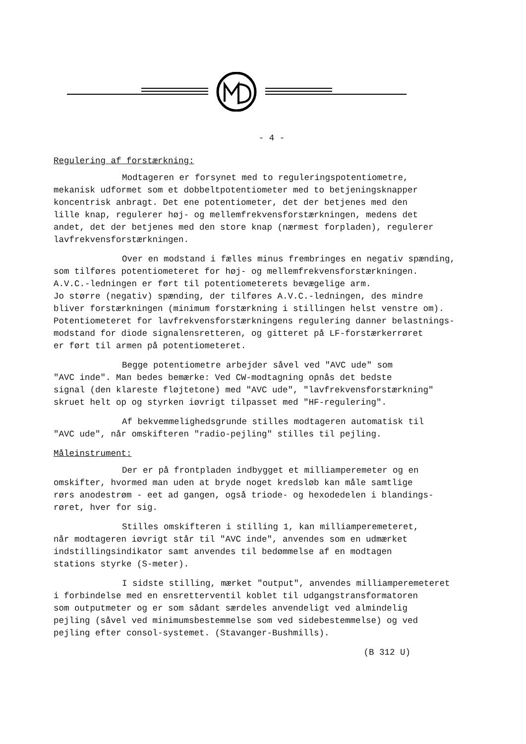- 4 -
Regulering af forstærkning:
Modtageren er forsynet med to reguleringspotentiometre, mekanisk udformet som et dobbeltpotentiometer med to betjeningsknapper koncentrisk anbragt. Det ene potentiometer, det der betjenes med den lille knap, regulerer høj- og mellemfrekvensforstærkningen, medens det andet, det der betjenes med den store knap (nærmest forpladen), regulerer lavfrekvensforstærkningen.
Over en modstand i fælles minus frembringes en negativ spænding, som tilføres potentiometeret for høj- og mellemfrekvensforstærkningen. A.V.C.-ledningen er ført til potentiometerets bevægelige arm. Jo større (negativ) spænding, der tilføres A.V.C.-ledningen, des mindre bliver forstærkningen (minimum forstærkning i stillingen helst venstre om). Potentiometeret for lavfrekvensforstærkningens regulering danner belastnings- modstand for diode signalensretteren, og gitteret på LF-forstærkerrøret er ført til armen på potentiometeret.
Begge potentiometre arbejder såvel ved "AVC ude" som "AVC inde". Man bedes bemærke: Ved CW-modtagning opnås det bedste signal (den klareste fløjtetone) med "AVC ude", "lavfrekvensforstærkning" skruet helt op og styrken iøvrigt tilpasset med "HF-regulering".
Af bekvemmelighedsgrunde stilles modtageren automatisk til "AVC ude", når omskifteren "radio-pejling" stilles til pejling.
Måleinstrument:
Der er på frontpladen indbygget et milliamperemeter og en omskifter, hvormed man uden at bryde noget kredsløb kan måle samtlige rørs anodestrøm - eet ad gangen, også triode- og hexodedelen i blandings- røret, hver for sig.
Stilles omskifteren i stilling 1, kan milliamperemeteret, når modtageren iøvrigt står til "AVC inde", anvendes som en udmærket indstillingsindikator samt anvendes til bedømmelse af en modtagen stations styrke (S-meter).
I sidste stilling, mærket "output", anvendes milliamperemeteret i forbindelse med en ensretterventil koblet til udgangstransformatoren som outputmeter og er som sådant særdeles anvendeligt ved almindelig pejling (såvel ved minimumsbestemmelse som ved sidebestemmelse) og ved pejling efter consol-systemet. (Stavanger-Bushmills).
(B 312 U)